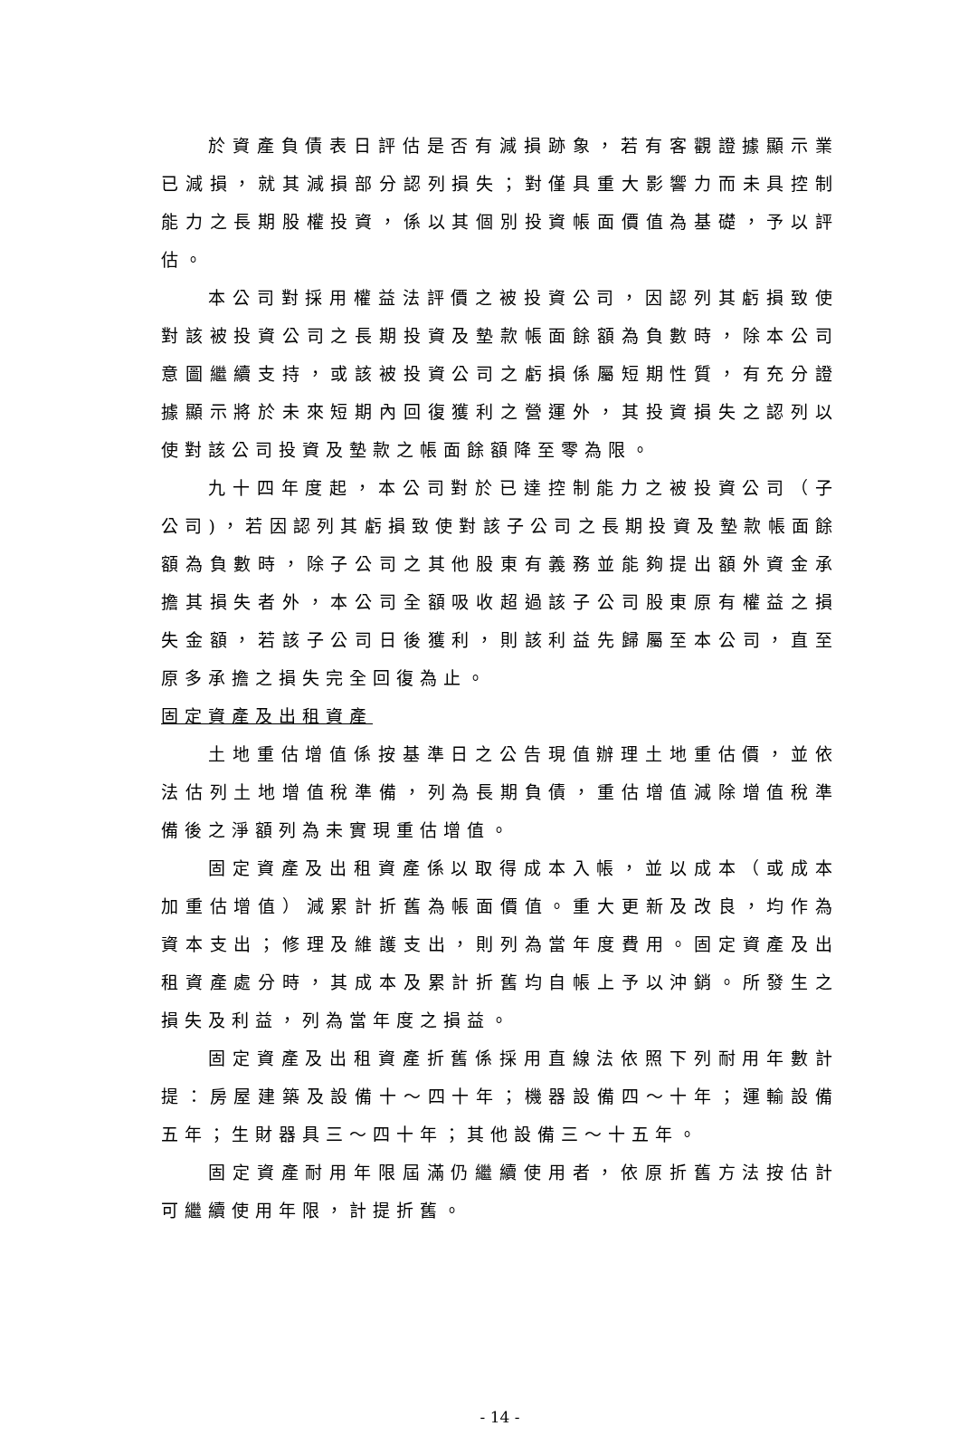於資產負債表日評估是否有減損跡象，若有客觀證據顯示業已減損，就其減損部分認列損失；對僅具重大影響力而未具控制能力之長期股權投資，係以其個別投資帳面價值為基礎，予以評估。
本公司對採用權益法評價之被投資公司，因認列其虧損致使對該被投資公司之長期投資及墊款帳面餘額為負數時，除本公司意圖繼續支持，或該被投資公司之虧損係屬短期性質，有充分證據顯示將於未來短期內回復獲利之營運外，其投資損失之認列以使對該公司投資及墊款之帳面餘額降至零為限。
九十四年度起，本公司對於已達控制能力之被投資公司（子公司)，若因認列其虧損致使對該子公司之長期投資及墊款帳面餘額為負數時，除子公司之其他股東有義務並能夠提出額外資金承擔其損失者外，本公司全額吸收超過該子公司股東原有權益之損失金額，若該子公司日後獲利，則該利益先歸屬至本公司，直至原多承擔之損失完全回復為止。
固定資產及出租資產
土地重估增值係按基準日之公告現值辦理土地重估價，並依法估列土地增值稅準備，列為長期負債，重估增值減除增值稅準備後之淨額列為未實現重估增值。
固定資產及出租資產係以取得成本入帳，並以成本（或成本加重估增值）減累計折舊為帳面價值。重大更新及改良，均作為資本支出；修理及維護支出，則列為當年度費用。固定資產及出租資產處分時，其成本及累計折舊均自帳上予以沖銷。所發生之損失及利益，列為當年度之損益。
固定資產及出租資產折舊係採用直線法依照下列耐用年數計提：房屋建築及設備十～四十年；機器設備四～十年；運輸設備五年；生財器具三～四十年；其他設備三～十五年。
固定資產耐用年限屆滿仍繼續使用者，依原折舊方法按估計可繼續使用年限，計提折舊。
- 14 -